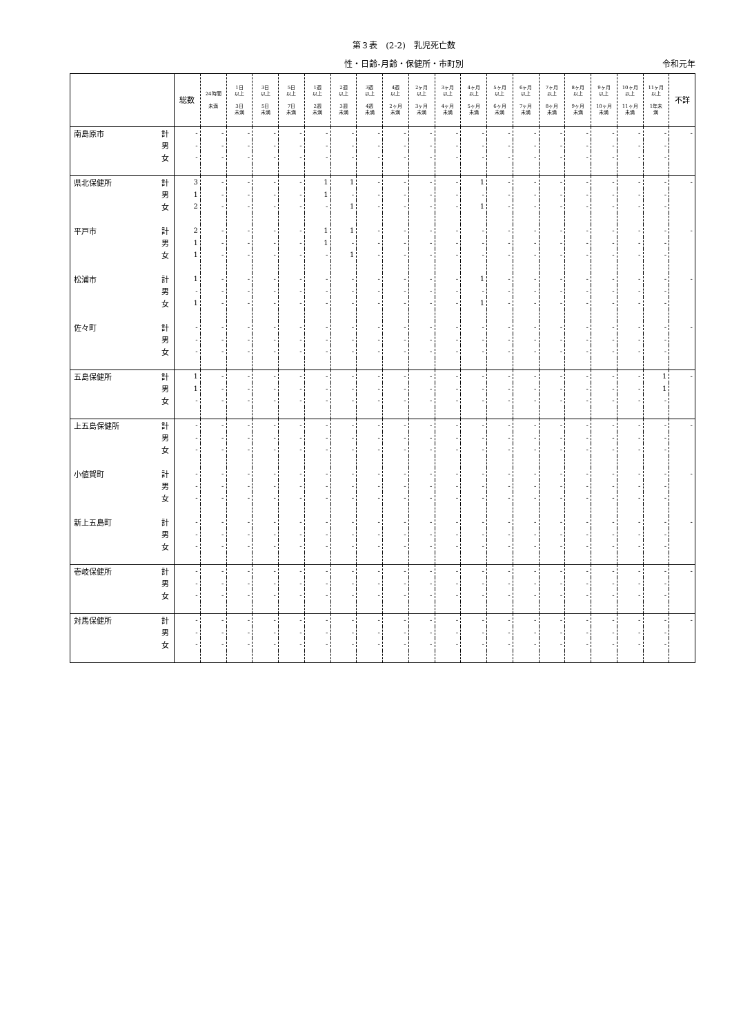第３表　(2-2)　乳児死亡数
性・日齢-月齢・保健所・市町別
令和元年
| | 総数 | 24時間 未満 | 1日 以上 3日 未満 | 3日 以上 5日 未満 | 5日 以上 7日 未満 | 1週 以上 2週 未満 | 2週 以上 3週 未満 | 3週 以上 4週 未満 | 4週 以上 2ヶ月 未満 | 2ヶ月 以上 3ヶ月 未満 | 3ヶ月 以上 4ヶ月 未満 | 4ヶ月 以上 5ヶ月 未満 | 5ヶ月 以上 6ヶ月 未満 | 6ヶ月 以上 7ヶ月 未満 | 7ヶ月 以上 8ヶ月 未満 | 8ヶ月 以上 9ヶ月 未満 | 9ヶ月 以上 10ヶ月 未満 | 10ヶ月 以上 11ヶ月 未満 | 11ヶ月 以上 1年未 満 | 不詳 |
| --- | --- | --- | --- | --- | --- | --- | --- | --- | --- | --- | --- | --- | --- | --- | --- | --- | --- | --- | --- | --- |
| 南島原市 計 | - | - | - | - | - | - | - | - | - | - | - | - | - | - | - | - | - | - | - | - |
| 男 | - | - | - | - | - | - | - | - | - | - | - | - | - | - | - | - | - | - | - | |
| 女 | - | - | - | - | - | - | - | - | - | - | - | - | - | - | - | - | - | - | - | |
| 県北保健所 計 | 3 | - | - | - | - | 1 | 1 | - | - | - | - | 1 | - | - | - | - | - | - | - | - |
| 男 | 1 | - | - | - | - | 1 | - | - | - | - | - | - | - | - | - | - | - | - | - | |
| 女 | 2 | - | - | - | - | - | 1 | - | - | - | - | 1 | - | - | - | - | - | - | - | |
| 平戸市 計 | 2 | - | - | - | - | 1 | 1 | - | - | - | - | - | - | - | - | - | - | - | - | - |
| 男 | 1 | - | - | - | - | 1 | - | - | - | - | - | - | - | - | - | - | - | - | - | |
| 女 | 1 | - | - | - | - | - | 1 | - | - | - | - | - | - | - | - | - | - | - | - | |
| 松浦市 計 | 1 | - | - | - | - | - | - | - | - | - | - | 1 | - | - | - | - | - | - | - | - |
| 男 | - | - | - | - | - | - | - | - | - | - | - | - | - | - | - | - | - | - | - | |
| 女 | 1 | - | - | - | - | - | - | - | - | - | - | 1 | - | - | - | - | - | - | - | |
| 佐々町 計 | - | - | - | - | - | - | - | - | - | - | - | - | - | - | - | - | - | - | - | - |
| 男 | - | - | - | - | - | - | - | - | - | - | - | - | - | - | - | - | - | - | - | |
| 女 | - | - | - | - | - | - | - | - | - | - | - | - | - | - | - | - | - | - | - | |
| 五島保健所 計 | 1 | - | - | - | - | - | - | - | - | - | - | - | - | - | - | - | - | - | 1 | - |
| 男 | 1 | - | - | - | - | - | - | - | - | - | - | - | - | - | - | - | - | - | 1 | |
| 女 | - | - | - | - | - | - | - | - | - | - | - | - | - | - | - | - | - | - | - | |
| 上五島保健所 計 | - | - | - | - | - | - | - | - | - | - | - | - | - | - | - | - | - | - | - | - |
| 男 | - | - | - | - | - | - | - | - | - | - | - | - | - | - | - | - | - | - | - | |
| 女 | - | - | - | - | - | - | - | - | - | - | - | - | - | - | - | - | - | - | - | |
| 小値賀町 計 | - | - | - | - | - | - | - | - | - | - | - | - | - | - | - | - | - | - | - | - |
| 男 | - | - | - | - | - | - | - | - | - | - | - | - | - | - | - | - | - | - | - | |
| 女 | - | - | - | - | - | - | - | - | - | - | - | - | - | - | - | - | - | - | - | |
| 新上五島町 計 | - | - | - | - | - | - | - | - | - | - | - | - | - | - | - | - | - | - | - | - |
| 男 | - | - | - | - | - | - | - | - | - | - | - | - | - | - | - | - | - | - | - | |
| 女 | - | - | - | - | - | - | - | - | - | - | - | - | - | - | - | - | - | - | - | |
| 壱岐保健所 計 | - | - | - | - | - | - | - | - | - | - | - | - | - | - | - | - | - | - | - | - |
| 男 | - | - | - | - | - | - | - | - | - | - | - | - | - | - | - | - | - | - | - | |
| 女 | - | - | - | - | - | - | - | - | - | - | - | - | - | - | - | - | - | - | - | |
| 対馬保健所 計 | - | - | - | - | - | - | - | - | - | - | - | - | - | - | - | - | - | - | - | - |
| 男 | - | - | - | - | - | - | - | - | - | - | - | - | - | - | - | - | - | - | - | |
| 女 | - | - | - | - | - | - | - | - | - | - | - | - | - | - | - | - | - | - | - | |